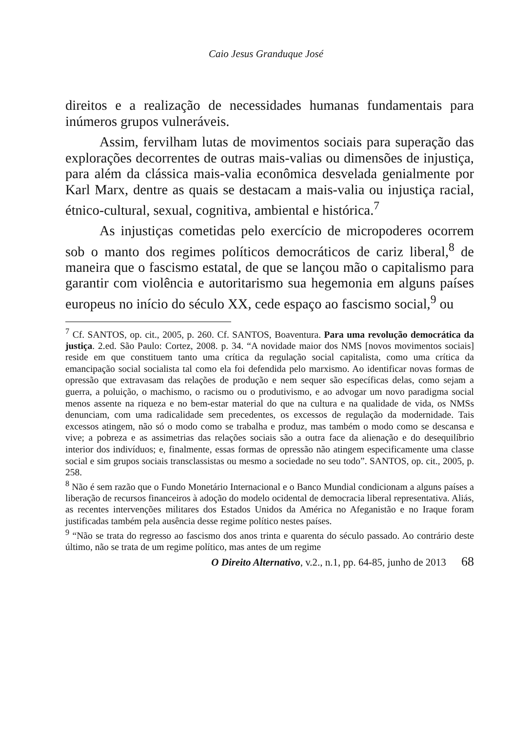Caio Jesus Granduque José
direitos e a realização de necessidades humanas fundamentais para inúmeros grupos vulneráveis.
Assim, fervilham lutas de movimentos sociais para superação das explorações decorrentes de outras mais-valias ou dimensões de injustiça, para além da clássica mais-valia econômica desvelada genialmente por Karl Marx, dentre as quais se destacam a mais-valia ou injustiça racial, étnico-cultural, sexual, cognitiva, ambiental e histórica.<sup>7</sup>
As injustiças cometidas pelo exercício de micropoderes ocorrem sob o manto dos regimes políticos democráticos de cariz liberal,<sup>8</sup> de maneira que o fascismo estatal, de que se lançou mão o capitalismo para garantir com violência e autoritarismo sua hegemonia em alguns países europeus no início do século XX, cede espaço ao fascismo social,<sup>9</sup> ou
<sup>7</sup> Cf. SANTOS, op. cit., 2005, p. 260. Cf. SANTOS, Boaventura. Para uma revolução democrática da justiça. 2.ed. São Paulo: Cortez, 2008. p. 34. “A novidade maior dos NMS [novos movimentos sociais] reside em que constituem tanto uma crítica da regulação social capitalista, como uma crítica da emancipação social socialista tal como ela foi defendida pelo marxismo. Ao identificar novas formas de opressão que extravasam das relações de produção e nem sequer são específicas delas, como sejam a guerra, a poluição, o machismo, o racismo ou o produtivismo, e ao advogar um novo paradigma social menos assente na riqueza e no bem-estar material do que na cultura e na qualidade de vida, os NMSs denunciam, com uma radicalidade sem precedentes, os excessos de regulação da modernidade. Tais excessos atingem, não só o modo como se trabalha e produz, mas também o modo como se descansa e vive; a pobreza e as assimetrias das relações sociais são a outra face da alienação e do desequilíbrio interior dos indivíduos; e, finalmente, essas formas de opressão não atingem especificamente uma classe social e sim grupos sociais transclassistas ou mesmo a sociedade no seu todo”. SANTOS, op. cit., 2005, p. 258.
<sup>8</sup> Não é sem razão que o Fundo Monetário Internacional e o Banco Mundial condicionam a alguns países a liberação de recursos financeiros à adoção do modelo ocidental de democracia liberal representativa. Aliás, as recentes intervenções militares dos Estados Unidos da América no Afeganistão e no Iraque foram justificadas também pela ausência desse regime político nestes países.
<sup>9</sup> “Não se trata do regresso ao fascismo dos anos trinta e quarenta do século passado. Ao contrário deste último, não se trata de um regime político, mas antes de um regime
O Direito Alternativo, v.2., n.1, pp. 64-85, junho de 2013 68